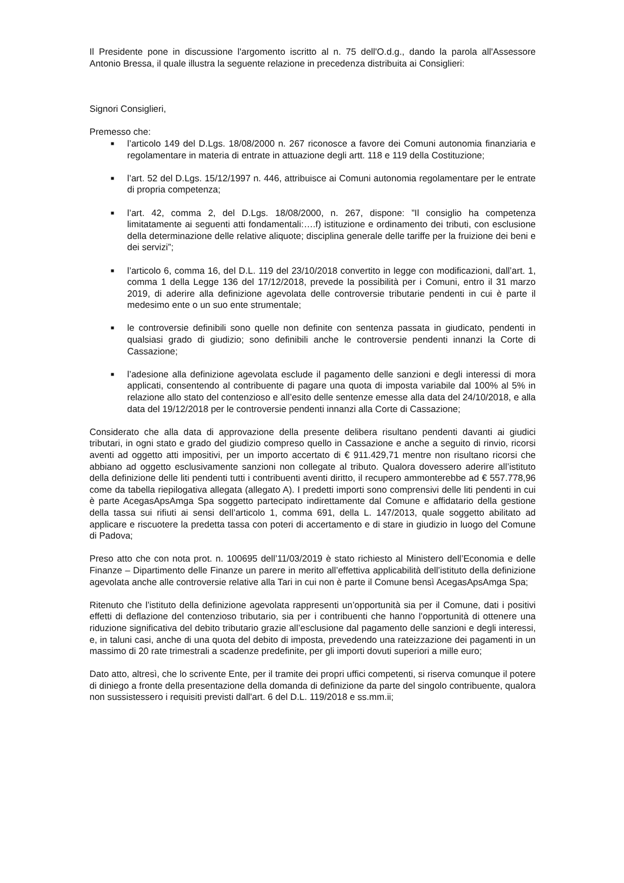Il Presidente pone in discussione l'argomento iscritto al n. 75 dell'O.d.g., dando la parola all'Assessore Antonio Bressa, il quale illustra la seguente relazione in precedenza distribuita ai Consiglieri:
Signori Consiglieri,
Premesso che:
■ l’articolo 149 del D.Lgs. 18/08/2000 n. 267 riconosce a favore dei Comuni autonomia finanziaria e regolamentare in materia di entrate in attuazione degli artt. 118 e 119 della Costituzione;
■ l’art. 52 del D.Lgs. 15/12/1997 n. 446, attribuisce ai Comuni autonomia regolamentare per le entrate di propria competenza;
■ l’art. 42, comma 2, del D.Lgs. 18/08/2000, n. 267, dispone: ”Il consiglio ha competenza limitatamente ai seguenti atti fondamentali:….f) istituzione e ordinamento dei tributi, con esclusione della determinazione delle relative aliquote; disciplina generale delle tariffe per la fruizione dei beni e dei servizi”;
■ l’articolo 6, comma 16, del D.L. 119 del 23/10/2018 convertito in legge con modificazioni, dall’art. 1, comma 1 della Legge 136 del 17/12/2018, prevede la possibilità per i Comuni, entro il 31 marzo 2019, di aderire alla definizione agevolata delle controversie tributarie pendenti in cui è parte il medesimo ente o un suo ente strumentale;
■ le controversie definibili sono quelle non definite con sentenza passata in giudicato, pendenti in qualsiasi grado di giudizio; sono definibili anche le controversie pendenti innanzi la Corte di Cassazione;
■ l’adesione alla definizione agevolata esclude il pagamento delle sanzioni e degli interessi di mora applicati, consentendo al contribuente di pagare una quota di imposta variabile dal 100% al 5% in relazione allo stato del contenzioso e all’esito delle sentenze emesse alla data del 24/10/2018, e alla data del 19/12/2018 per le controversie pendenti innanzi alla Corte di Cassazione;
Considerato che alla data di approvazione della presente delibera risultano pendenti davanti ai giudici tributari, in ogni stato e grado del giudizio compreso quello in Cassazione e anche a seguito di rinvio, ricorsi aventi ad oggetto atti impositivi, per un importo accertato di € 911.429,71 mentre non risultano ricorsi che abbiano ad oggetto esclusivamente sanzioni non collegate al tributo. Qualora dovessero aderire all’istituto della definizione delle liti pendenti tutti i contribuenti aventi diritto, il recupero ammonterebbe ad € 557.778,96 come da tabella riepilogativa allegata (allegato A). I predetti importi sono comprensivi delle liti pendenti in cui è parte AcegasApsAmga Spa soggetto partecipato indirettamente dal Comune e affidatario della gestione della tassa sui rifiuti ai sensi dell’articolo 1, comma 691, della L. 147/2013, quale soggetto abilitato ad applicare e riscuotere la predetta tassa con poteri di accertamento e di stare in giudizio in luogo del Comune di Padova;
Preso atto che con nota prot. n. 100695 dell’11/03/2019 è stato richiesto al Ministero dell’Economia e delle Finanze – Dipartimento delle Finanze un parere in merito all’effettiva applicabilità dell’istituto della definizione agevolata anche alle controversie relative alla Tari in cui non è parte il Comune bensì AcegasApsAmga Spa;
Ritenuto che l’istituto della definizione agevolata rappresenti un’opportunità sia per il Comune, dati i positivi effetti di deflazione del contenzioso tributario, sia per i contribuenti che hanno l’opportunità di ottenere una riduzione significativa del debito tributario grazie all’esclusione dal pagamento delle sanzioni e degli interessi, e, in taluni casi, anche di una quota del debito di imposta, prevedendo una rateizzazione dei pagamenti in un massimo di 20 rate trimestrali a scadenze predefinite, per gli importi dovuti superiori a mille euro;
Dato atto, altresì, che lo scrivente Ente, per il tramite dei propri uffici competenti, si riserva comunque il potere di diniego a fronte della presentazione della domanda di definizione da parte del singolo contribuente, qualora non sussistessero i requisiti previsti dall'art. 6 del D.L. 119/2018 e ss.mm.ii;